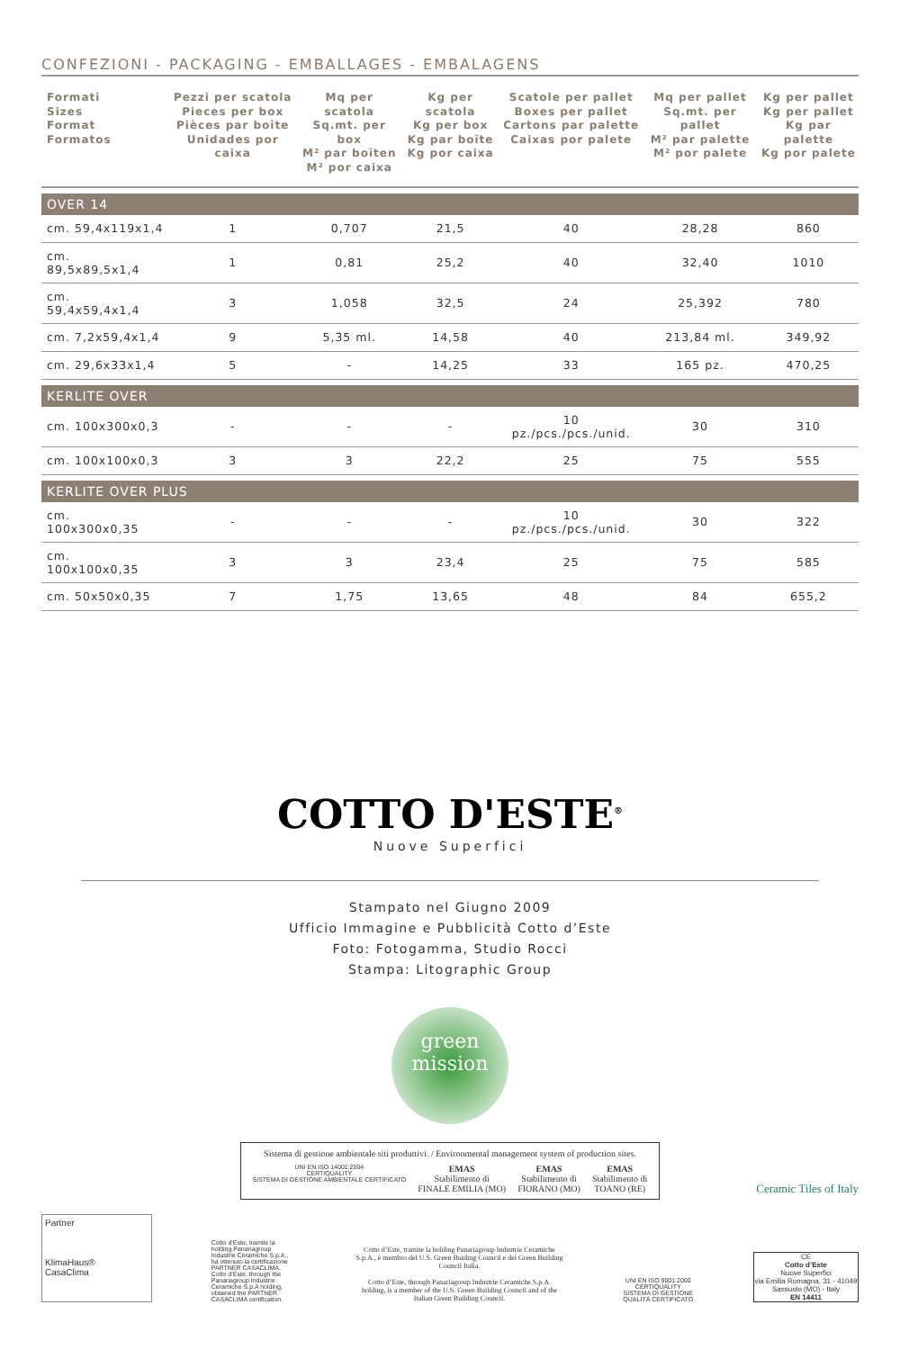CONFEZIONI - PACKAGING - EMBALLAGES - EMBALAGENS
| Formati Sizes Format Formatos | Pezzi per scatola Pieces per box Pièces par boîte Unidades por caixa | Mq per scatola Sq.mt. per box M² par boîten M² por caixa | Kg per scatola Kg per box Kg par boîte Kg por caixa | Scatole per pallet Boxes per pallet Cartons par palette Caixas por palete | Mq per pallet Sq.mt. per pallet M² par palette M² por palete | Kg per pallet Kg per pallet Kg par palette Kg por palete |
| --- | --- | --- | --- | --- | --- | --- |
| OVER 14 | | | | | | |
| cm. 59,4x119x1,4 | 1 | 0,707 | 21,5 | 40 | 28,28 | 860 |
| cm. 89,5x89,5x1,4 | 1 | 0,81 | 25,2 | 40 | 32,40 | 1010 |
| cm. 59,4x59,4x1,4 | 3 | 1,058 | 32,5 | 24 | 25,392 | 780 |
| cm. 7,2x59,4x1,4 | 9 | 5,35 ml. | 14,58 | 40 | 213,84 ml. | 349,92 |
| cm. 29,6x33x1,4 | 5 | - | 14,25 | 33 | 165 pz. | 470,25 |
| KERLITE OVER | | | | | | |
| cm. 100x300x0,3 | - | - | - | 10 pz./pcs./pcs./unid. | 30 | 310 |
| cm. 100x100x0,3 | 3 | 3 | 22,2 | 25 | 75 | 555 |
| KERLITE OVER PLUS | | | | | | |
| cm. 100x300x0,35 | - | - | - | 10 pz./pcs./pcs./unid. | 30 | 322 |
| cm. 100x100x0,35 | 3 | 3 | 23,4 | 25 | 75 | 585 |
| cm. 50x50x0,35 | 7 | 1,75 | 13,65 | 48 | 84 | 655,2 |
COTTO D'ESTE<sup>®</sup>
Nuove Superfici
Stampato nel Giugno 2009
Ufficio Immagine e Pubblicità Cotto d’Este
Foto: Fotogamma, Studio Rocci
Stampa: Litographic Group
green
mission
Sistema di gestione ambientale siti produttivi. / Environmental management system of production sites.
UNI EN ISO 14001:2004
CERTIQUALITY
SISTEMA DI GESTIONE AMBIENTALE CERTIFICATO
EMAS
Stabilimento di
FINALE EMILIA (MO)
EMAS
Stabilimento di
FIORANO (MO)
EMAS
Stabilimento di
TOANO (RE)
Ceramic Tiles of Italy
Partner
KlimaHaus®
CasaClima
Cotto d’Este, tramite la holding Panariagroup Industrie Ceramiche S.p.A., ha ottenuto la certificazione PARTNER CASACLIMA. Cotto d’Este, through the Panariagroup Industrie Ceramiche S.p.A holding, obtained the PARTNER CASACLIMA certification.
Cotto d’Este, tramite la holding Panariagroup Industrie Ceramiche S.p.A., è membro del U.S. Green Buiding Council e del Green Building Council Italia.
Cotto d’Este, through Panariagroup Industrie Ceramiche S.p.A. holding, is a member of the U.S. Green Building Council and of the Italian Green Building Council.
UNI EN ISO 9001:2000
CERTIQUALITY
SISTEMA DI GESTIONE QUALITÀ CERTIFICATO
CE
Cotto d’Este
Nuove Superfici
via Emilia Romagna, 31 - 41049 Sassuolo (MO) - Italy
EN 14411